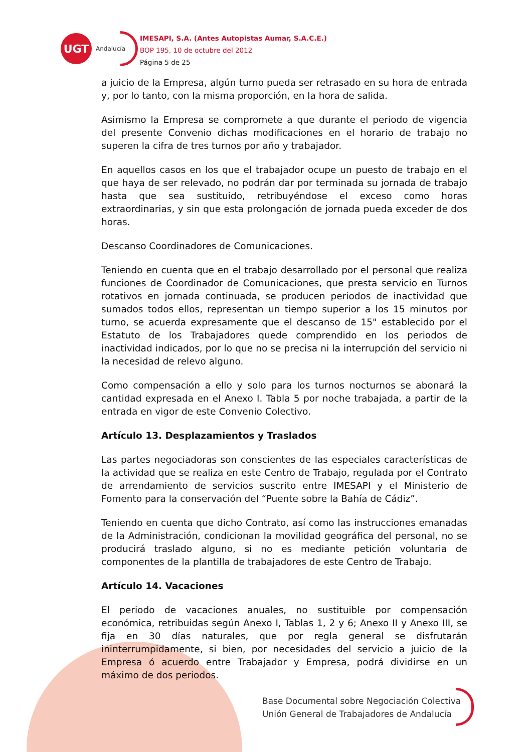UGT
Andalucía
IMESAPI, S.A. (Antes Autopistas Aumar, S.A.C.E.)
BOP 195, 10 de octubre del 2012
Página 5 de 25
a juicio de la Empresa, algún turno pueda ser retrasado en su hora de entrada y, por lo tanto, con la misma proporción, en la hora de salida.
Asimismo la Empresa se compromete a que durante el periodo de vigencia del presente Convenio dichas modificaciones en el horario de trabajo no superen la cifra de tres turnos por año y trabajador.
En aquellos casos en los que el trabajador ocupe un puesto de trabajo en el que haya de ser relevado, no podrán dar por terminada su jornada de trabajo hasta que sea sustituido, retribuyéndose el exceso como horas extraordinarias, y sin que esta prolongación de jornada pueda exceder de dos horas.
Descanso Coordinadores de Comunicaciones.
Teniendo en cuenta que en el trabajo desarrollado por el personal que realiza funciones de Coordinador de Comunicaciones, que presta servicio en Turnos rotativos en jornada continuada, se producen periodos de inactividad que sumados todos ellos, representan un tiempo superior a los 15 minutos por turno, se acuerda expresamente que el descanso de 15" establecido por el Estatuto de los Trabajadores quede comprendido en los periodos de inactividad indicados, por lo que no se precisa ni la interrupción del servicio ni la necesidad de relevo alguno.
Como compensación a ello y solo para los turnos nocturnos se abonará la cantidad expresada en el Anexo I. Tabla 5 por noche trabajada, a partir de la entrada en vigor de este Convenio Colectivo.
Artículo 13. Desplazamientos y Traslados
Las partes negociadoras son conscientes de las especiales características de la actividad que se realiza en este Centro de Trabajo, regulada por el Contrato de arrendamiento de servicios suscrito entre IMESAPI y el Ministerio de Fomento para la conservación del “Puente sobre la Bahía de Cádiz”.
Teniendo en cuenta que dicho Contrato, así como las instrucciones emanadas de la Administración, condicionan la movilidad geográfica del personal, no se producirá traslado alguno, si no es mediante petición voluntaria de componentes de la plantilla de trabajadores de este Centro de Trabajo.
Artículo 14. Vacaciones
El periodo de vacaciones anuales, no sustituible por compensación económica, retribuidas según Anexo I, Tablas 1, 2 y 6; Anexo II y Anexo III, se fija en 30 días naturales, que por regla general se disfrutarán ininterrumpidamente, si bien, por necesidades del servicio a juicio de la Empresa ó acuerdo entre Trabajador y Empresa, podrá dividirse en un máximo de dos periodos.
Base Documental sobre Negociación Colectiva
Unión General de Trabajadores de Andalucía